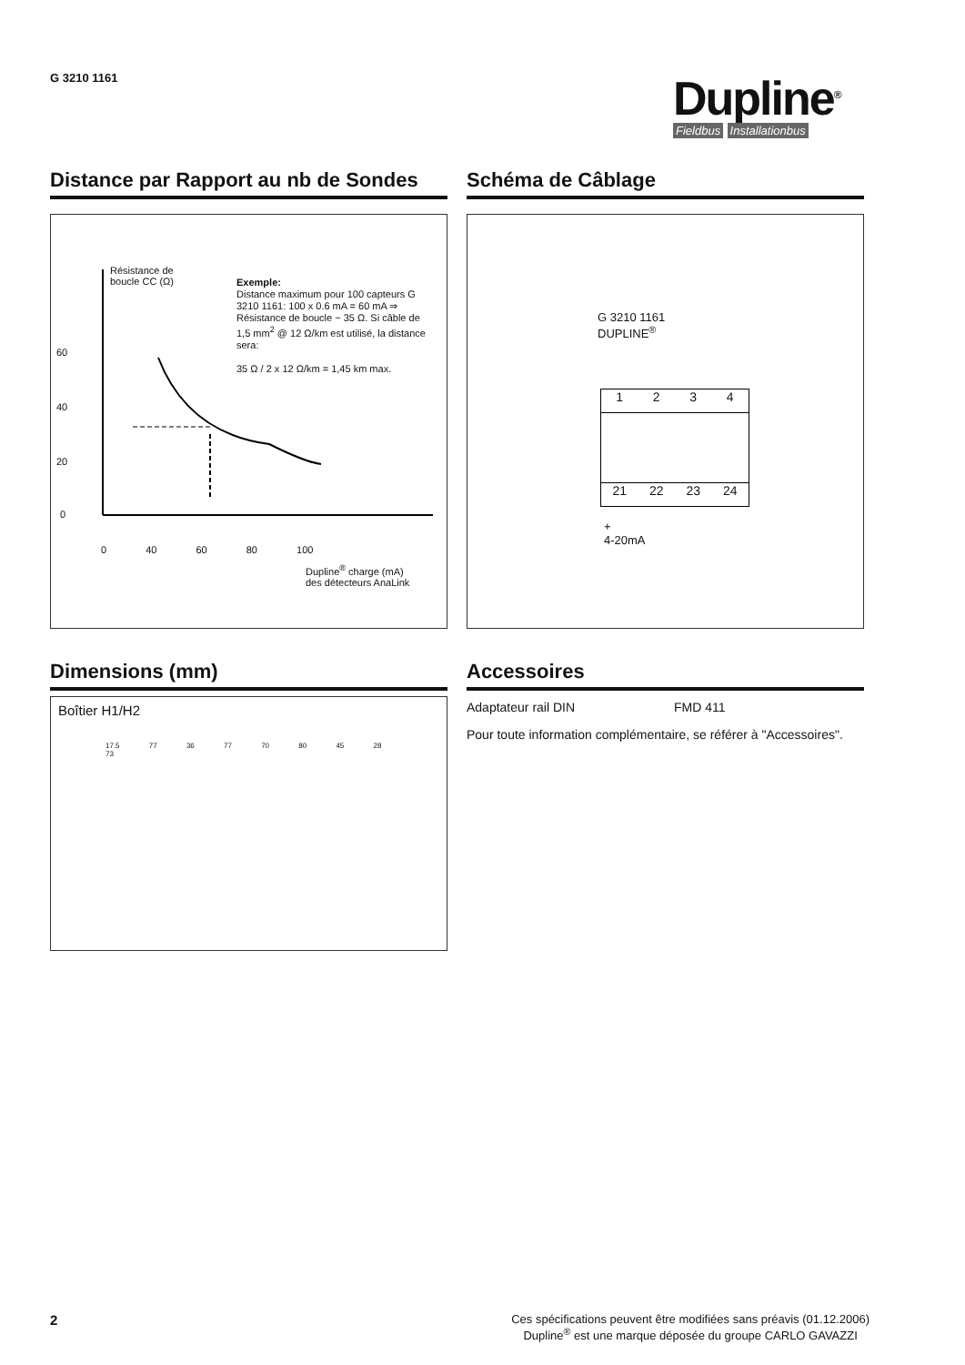G 3210 1161
Dupline<sup>®</sup>
Fieldbus Installationbus
Distance par Rapport au nb de Sondes
Résistance de
boucle CC (Ω)
60
40
20
0
0 40 60 80 100
Dupline<sup>®</sup> charge (mA)
des détecteurs AnaLink
Exemple:
Distance maximum pour 100 capteurs G 3210 1161: 100 x 0.6 mA = 60 mA ⇒ Résistance de boucle ~ 35 Ω. Si câble de 1,5 mm<sup>2</sup> @ 12 Ω/km est utilisé, la distance sera:
35 Ω / 2 x 12 Ω/km = 1,45 km max.
Schéma de Câblage
G 3210 1161
DUPLINE<sup>®</sup>
1234
21 22 23 24
+
4-20mA
Dimensions (mm)
Boîtier H1/H2
17.5 77 36 77 70 80 45 28 73
Accessoires
Adaptateur rail DIN FMD 411
Pour toute information complémentaire, se référer à "Accessoires".
2
Ces spécifications peuvent être modifiées sans préavis (01.12.2006)
Dupline<sup>®</sup> est une marque déposée du groupe CARLO GAVAZZI